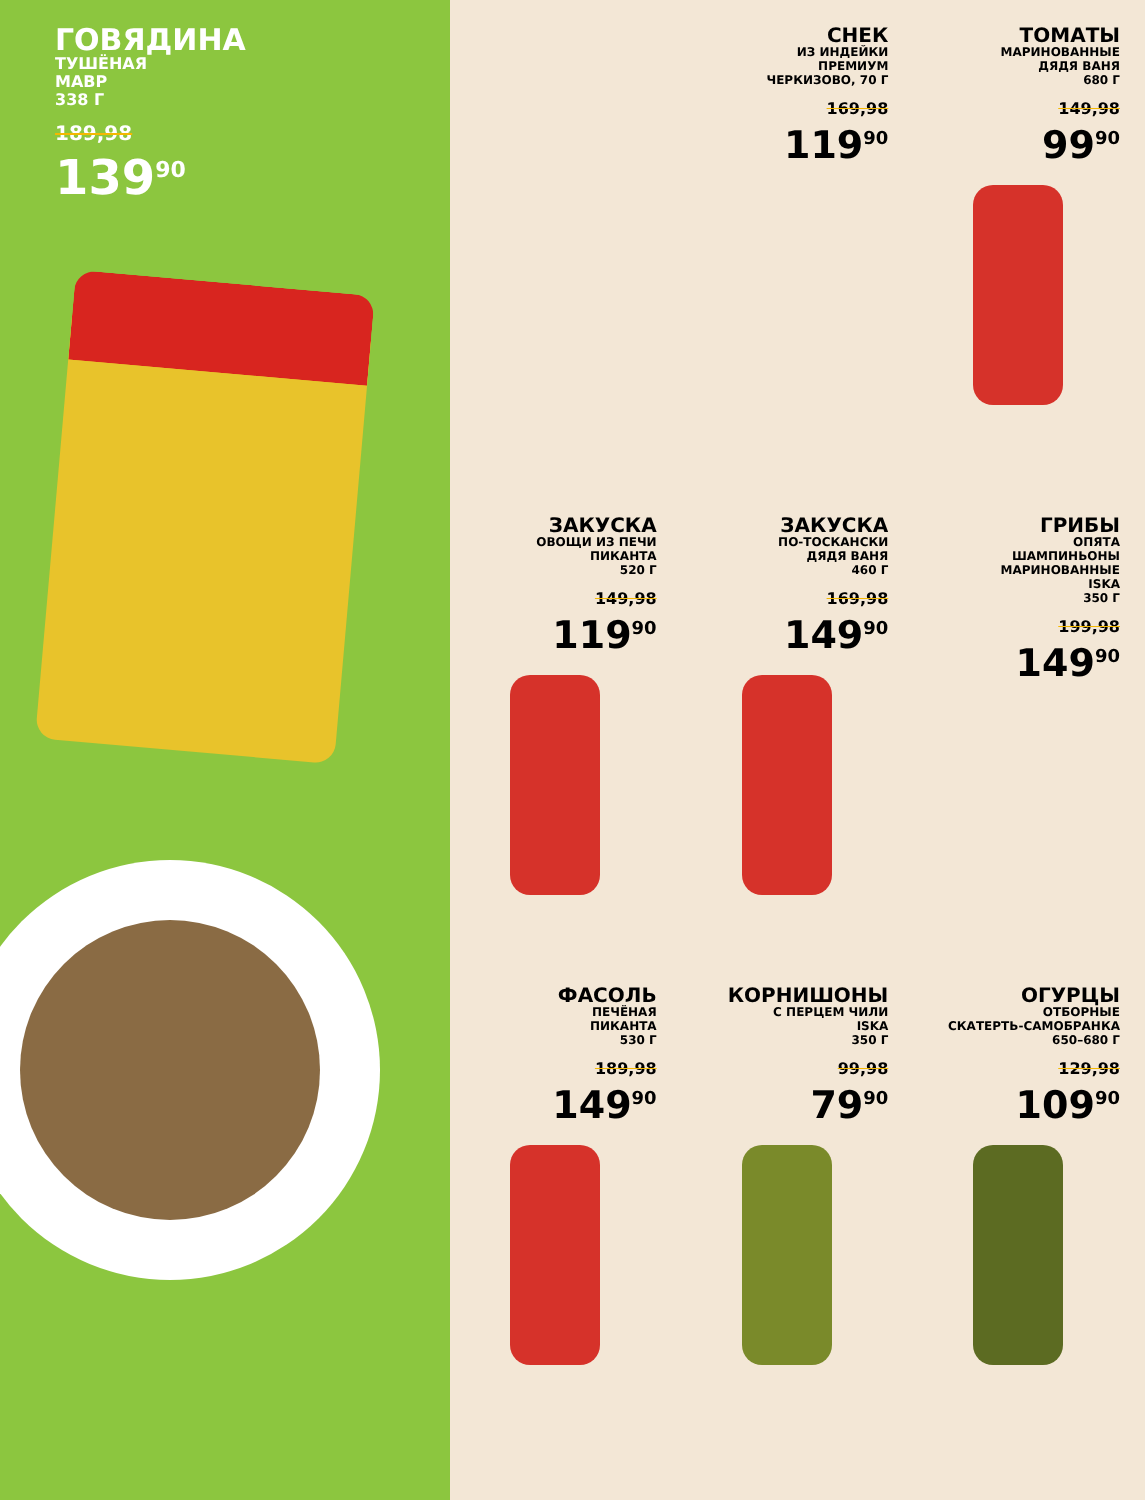ГОВЯДИНА
ТУШЁНАЯ
МАВР
338 Г
189,98
139<sup>90</sup>
СНЕК
ИЗ ИНДЕЙКИ
ПРЕМИУМ
ЧЕРКИЗОВО, 70 Г
169,98
119<sup>90</sup>
ТОМАТЫ
МАРИНОВАННЫЕ
ДЯДЯ ВАНЯ
680 Г
149,98
99<sup>90</sup>
ЗАКУСКА
ОВОЩИ ИЗ ПЕЧИ
ПИКАНТА
520 Г
149,98
119<sup>90</sup>
ЗАКУСКА
ПО-ТОСКАНСКИ
ДЯДЯ ВАНЯ
460 Г
169,98
149<sup>90</sup>
ГРИБЫ
ОПЯТА
ШАМПИНЬОНЫ
МАРИНОВАННЫЕ
ISKA
350 Г
199,98
149<sup>90</sup>
ФАСОЛЬ
ПЕЧЁНАЯ
ПИКАНТА
530 Г
189,98
149<sup>90</sup>
КОРНИШОНЫ
С ПЕРЦЕМ ЧИЛИ
ISKA
350 Г
99,98
79<sup>90</sup>
ОГУРЦЫ
ОТБОРНЫЕ
СКАТЕРТЬ-САМОБРАНКА
650–680 Г
129,98
109<sup>90</sup>